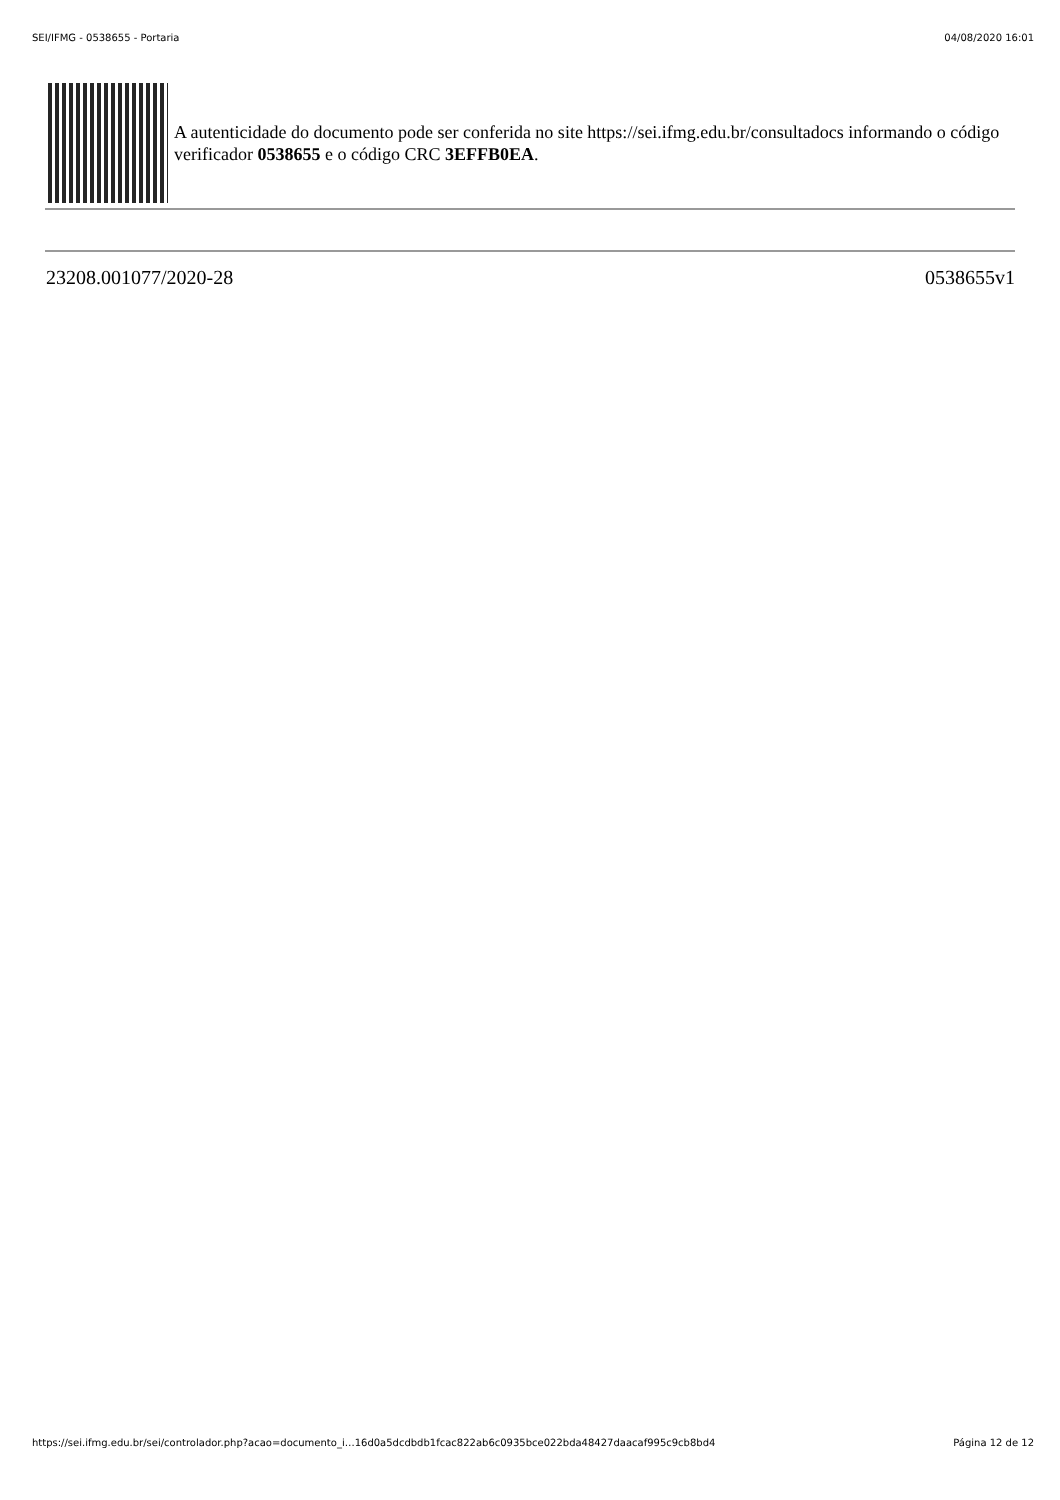SEI/IFMG - 0538655 - Portaria 04/08/2020 16:01
A autenticidade do documento pode ser conferida no site https://sei.ifmg.edu.br/consultadocs informando o código verificador 0538655 e o código CRC 3EFFB0EA.
23208.001077/2020-28 0538655v1
https://sei.ifmg.edu.br/sei/controlador.php?acao=documento_i…16d0a5dcdbdb1fcac822ab6c0935bce022bda48427daacaf995c9cb8bd4 Página 12 de 12